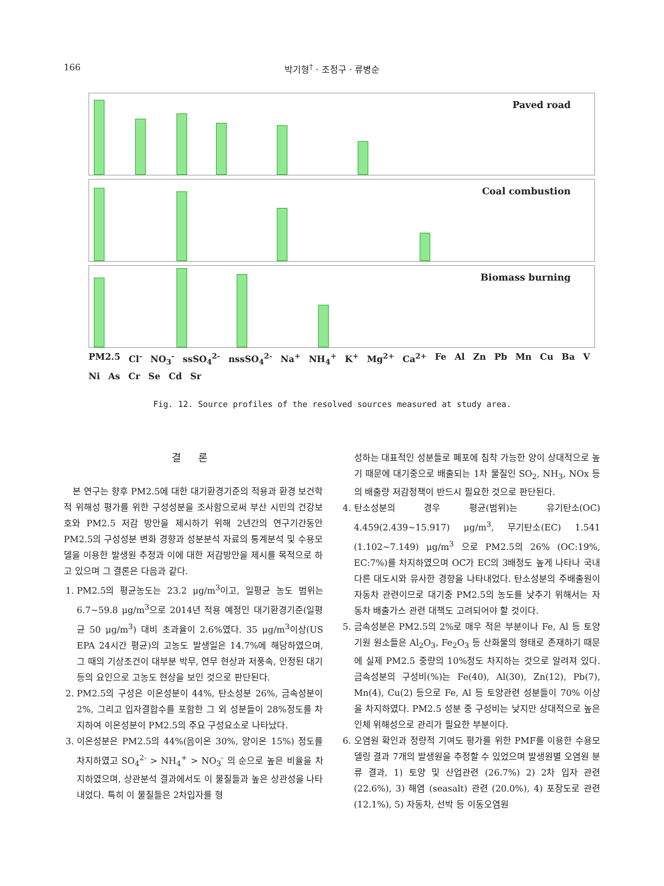166 박기형<sup>†</sup> · 조정구 · 류병순
Paved road
Coal combustion
Biomass burning
PM2.5 Cl<sup>-</sup> NO<sub>3</sub><sup>-</sup> ssSO<sub>4</sub><sup>2-</sup> nssSO<sub>4</sub><sup>2-</sup> Na<sup>+</sup> NH<sub>4</sub><sup>+</sup> K<sup>+</sup> Mg<sup>2+</sup> Ca<sup>2+</sup> Fe Al Zn Pb Mn Cu Ba V Ni As Cr Se Cd Sr
Fig. 12. Source profiles of the resolved sources measured at study area.
결 론
본 연구는 향후 PM2.5에 대한 대기환경기준의 적용과 환경 보건학적 위해성 평가를 위한 구성성분을 조사함으로써 부산 시민의 건강보호와 PM2.5 저감 방안을 제시하기 위해 2년간의 연구기간동안 PM2.5의 구성성분 변화 경향과 성분분석 자료의 통계분석 및 수용모델을 이용한 발생원 추정과 이에 대한 저감방안을 제시를 목적으로 하고 있으며 그 결론은 다음과 같다.
1. PM2.5의 평균농도는 23.2 μg/m<sup>3</sup>이고, 일평균 농도 범위는 6.7~59.8 μg/m<sup>3</sup>으로 2014년 적용 예정인 대기환경기준(일평균 50 μg/m<sup>3</sup>) 대비 초과율이 2.6%였다. 35 μg/m<sup>3</sup>이상(US EPA 24시간 평균)의 고농도 발생일은 14.7%에 해당하였으며, 그 때의 기상조건이 대부분 박무, 연무 현상과 저풍속, 안정된 대기 등의 요인으로 고농도 현상을 보인 것으로 판단된다.
2. PM2.5의 구성은 이온성분이 44%, 탄소성분 26%, 금속성분이 2%, 그리고 입자결합수를 포함한 그 외 성분들이 28%정도를 차지하여 이온성분이 PM2.5의 주요 구성요소로 나타났다.
3. 이온성분은 PM2.5의 44%(음이온 30%, 양이온 15%) 정도를 차지하였고 SO<sub>4</sub><sup>2-</sup> > NH<sub>4</sub><sup>+</sup> > NO<sub>3</sub><sup>-</sup> 의 순으로 높은 비율을 차지하였으며, 상관분석 결과에서도 이 물질들과 높은 상관성을 나타내었다. 특히 이 물질들은 2차입자를 형
성하는 대표적인 성분들로 폐포에 침착 가능한 양이 상대적으로 높기 때문에 대기중으로 배출되는 1차 물질인 SO<sub>2</sub>, NH<sub>3</sub>, NOx 등의 배출량 저감정책이 반드시 필요한 것으로 판단된다.
4. 탄소성분의 경우 평균(범위)는 유기탄소(OC) 4.459(2.439~15.917) μg/m<sup>3</sup>, 무기탄소(EC) 1.541 (1.102~7.149) μg/m<sup>3</sup> 으로 PM2.5의 26% (OC:19%, EC:7%)를 차지하였으며 OC가 EC의 3배정도 높게 나타나 국내 다른 대도시와 유사한 경향을 나타내었다. 탄소성분의 주배출원이 자동차 관련이므로 대기중 PM2.5의 농도를 낮추기 위해서는 자동차 배출가스 관련 대책도 고려되어야 할 것이다.
5. 금속성분은 PM2.5의 2%로 매우 적은 부분이나 Fe, Al 등 토양기원 원소들은 Al<sub>2</sub>O<sub>3</sub>, Fe<sub>2</sub>O<sub>3</sub> 등 산화물의 형태로 존재하기 때문에 실제 PM2.5 중량의 10%정도 차지하는 것으로 알려져 있다. 금속성분의 구성비(%)는 Fe(40), Al(30), Zn(12), Pb(7), Mn(4), Cu(2) 등으로 Fe, Al 등 토양관련 성분들이 70% 이상을 차지하였다. PM2.5 성분 중 구성비는 낮지만 상대적으로 높은 인체 위해성으로 관리가 필요한 부분이다.
6. 오염원 확인과 정량적 기여도 평가를 위한 PMF를 이용한 수용모델링 결과 7개의 발생원을 추정할 수 있었으며 발생원별 오염원 분류 결과, 1) 토양 및 산업관련 (26.7%) 2) 2차 입자 관련 (22.6%), 3) 해염 (seasalt) 관련 (20.0%), 4) 포장도로 관련 (12.1%), 5) 자동차, 선박 등 이동오염원